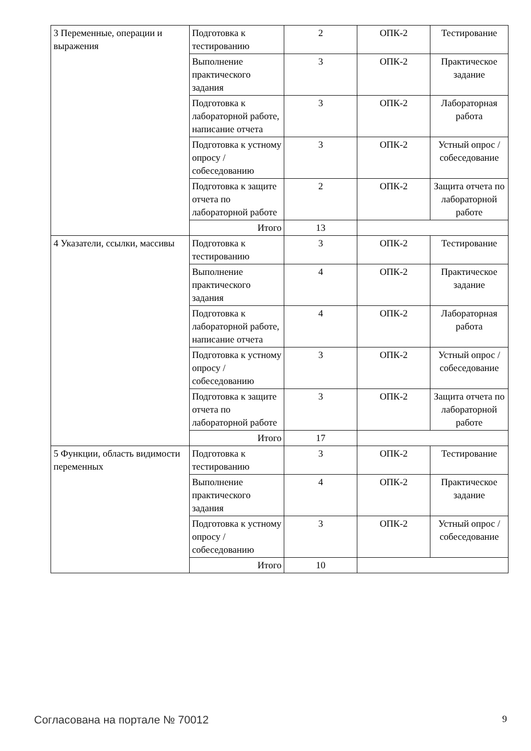| 3 Переменные, операции и выражения | Подготовка к тестированию | 2 | ОПК-2 | Тестирование |
| | Выполнение практического задания | 3 | ОПК-2 | Практическое задание |
| | Подготовка к лабораторной работе, написание отчета | 3 | ОПК-2 | Лабораторная работа |
| | Подготовка к устному опросу / собеседованию | 3 | ОПК-2 | Устный опрос / собеседование |
| | Подготовка к защите отчета по лабораторной работе | 2 | ОПК-2 | Защита отчета по лабораторной работе |
| | Итого | 13 | | |
| 4 Указатели, ссылки, массивы | Подготовка к тестированию | 3 | ОПК-2 | Тестирование |
| | Выполнение практического задания | 4 | ОПК-2 | Практическое задание |
| | Подготовка к лабораторной работе, написание отчета | 4 | ОПК-2 | Лабораторная работа |
| | Подготовка к устному опросу / собеседованию | 3 | ОПК-2 | Устный опрос / собеседование |
| | Подготовка к защите отчета по лабораторной работе | 3 | ОПК-2 | Защита отчета по лабораторной работе |
| | Итого | 17 | | |
| 5 Функции, область видимости переменных | Подготовка к тестированию | 3 | ОПК-2 | Тестирование |
| | Выполнение практического задания | 4 | ОПК-2 | Практическое задание |
| | Подготовка к устному опросу / собеседованию | 3 | ОПК-2 | Устный опрос / собеседование |
| | Итого | 10 | | |
Согласована на портале № 70012 9